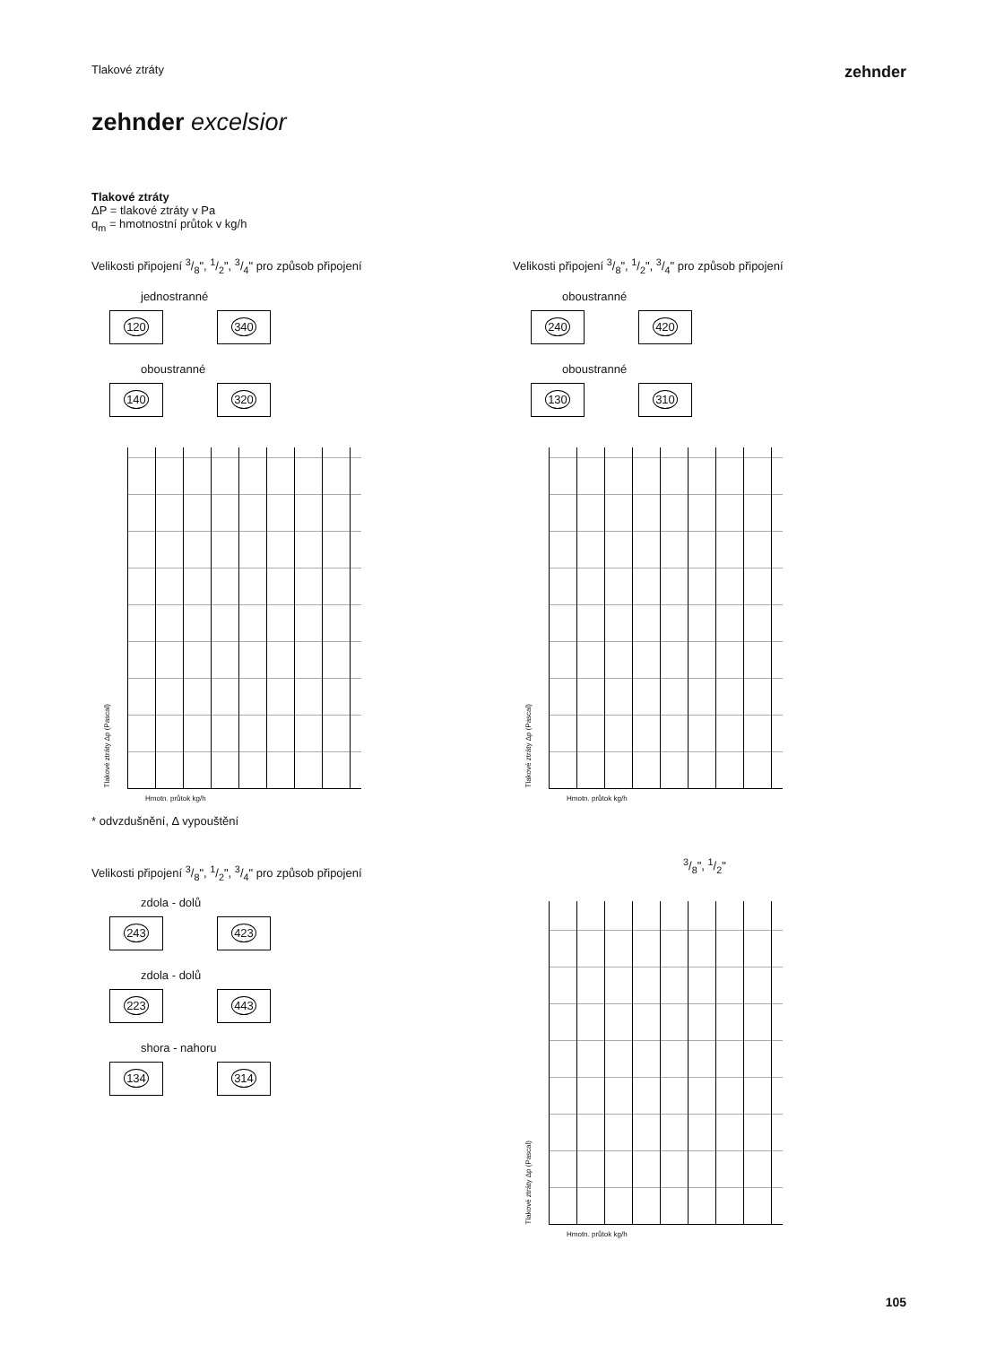Tlakové ztráty
zehnder
zehnder excelsior
Tlakové ztráty
ΔP = tlakové ztráty v Pa
q<sub>m</sub> = hmotnostní průtok v kg/h
Velikosti připojení 3/8", 1/2", 3/4" pro způsob připojení
jednostranné
120 340
oboustranné
140 320
Tlakové ztráty Δp (Pascal)
Hmotn. průtok kg/h
* odvzdušnění, Δ vypouštění
Velikosti připojení 3/8", 1/2", 3/4" pro způsob připojení
zdola - dolů
243 423
zdola - dolů
223 443
shora - nahoru
134 314
Velikosti připojení 3/8", 1/2", 3/4" pro způsob připojení
oboustranné
240 420
oboustranné
130 310
Tlakové ztráty Δp (Pascal)
Hmotn. průtok kg/h
3/8", 1/2"
Tlakové ztráty Δp (Pascal)
Hmotn. průtok kg/h
105